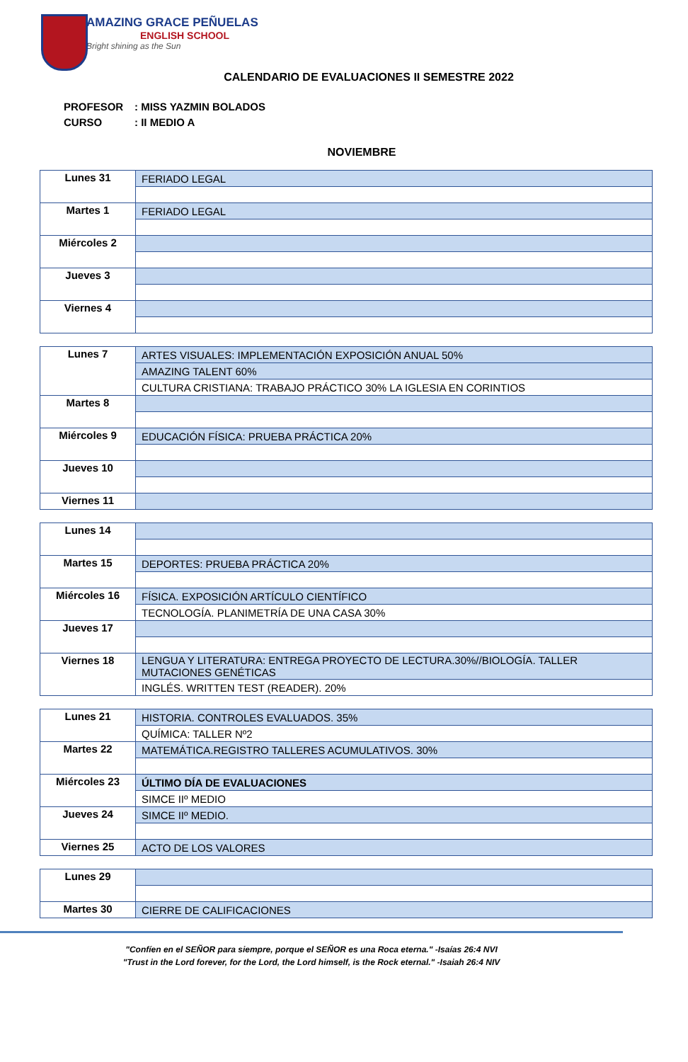AMAZING GRACE PEÑUELAS
ENGLISH SCHOOL
Bright shining as the Sun
CALENDARIO DE EVALUACIONES II SEMESTRE 2022
PROFESOR: MISS YAZMIN BOLADOS
CURSO: II MEDIO A
NOVIEMBRE
| Lunes 31 | FERIADO LEGAL |
| Martes 1 | FERIADO LEGAL |
| Miércoles 2 | |
| Jueves 3 | |
| Viernes 4 | |
| Lunes 7 | ARTES VISUALES: IMPLEMENTACIÓN EXPOSICIÓN ANUAL 50% |
| | AMAZING TALENT 60% |
| | CULTURA CRISTIANA: TRABAJO PRÁCTICO 30% LA IGLESIA EN CORINTIOS |
| Martes 8 | |
| Miércoles 9 | EDUCACIÓN FÍSICA: PRUEBA PRÁCTICA 20% |
| Jueves 10 | |
| Viernes 11 | |
| Lunes 14 | |
| Martes 15 | DEPORTES: PRUEBA PRÁCTICA 20% |
| Miércoles 16 | FÍSICA. EXPOSICIÓN ARTÍCULO CIENTÍFICO |
| | TECNOLOGÍA. PLANIMETRÍA DE UNA CASA 30% |
| Jueves 17 | |
| Viernes 18 | LENGUA Y LITERATURA: ENTREGA PROYECTO DE LECTURA.30%//BIOLOGÍA. TALLER MUTACIONES GENÉTICAS |
| | INGLÉS. WRITTEN TEST (READER). 20% |
| Lunes 21 | HISTORIA. CONTROLES EVALUADOS. 35% |
| | QUÍMICA: TALLER Nº2 |
| Martes 22 | MATEMÁTICA.REGISTRO TALLERES ACUMULATIVOS. 30% |
| Miércoles 23 | ÚLTIMO DÍA DE EVALUACIONES |
| | SIMCE IIº MEDIO |
| Jueves 24 | SIMCE IIº MEDIO. |
| Viernes 25 | ACTO DE LOS VALORES |
| Lunes 29 | |
| Martes 30 | CIERRE DE CALIFICACIONES |
"Confíen en el SEÑOR para siempre, porque el SEÑOR es una Roca eterna." -Isaías 26:4 NVI
"Trust in the Lord forever, for the Lord, the Lord himself, is the Rock eternal." -Isaiah 26:4 NIV